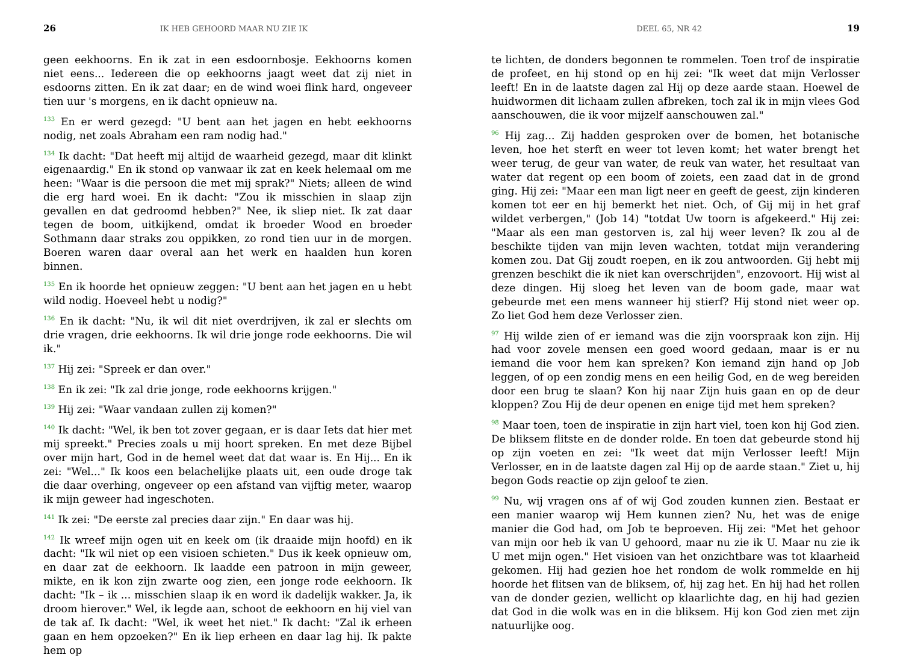26 IK HEB GEHOORD MAAR NU ZIE IK
geen eekhoorns. En ik zat in een esdoornbosje. Eekhoorns komen niet eens... Iedereen die op eekhoorns jaagt weet dat zij niet in esdoorns zitten. En ik zat daar; en de wind woei flink hard, ongeveer tien uur 's morgens, en ik dacht opnieuw na.
<sup>133</sup> En er werd gezegd: "U bent aan het jagen en hebt eekhoorns nodig, net zoals Abraham een ram nodig had."
<sup>134</sup> Ik dacht: "Dat heeft mij altijd de waarheid gezegd, maar dit klinkt eigenaardig." En ik stond op vanwaar ik zat en keek helemaal om me heen: "Waar is die persoon die met mij sprak?" Niets; alleen de wind die erg hard woei. En ik dacht: "Zou ik misschien in slaap zijn gevallen en dat gedroomd hebben?" Nee, ik sliep niet. Ik zat daar tegen de boom, uitkijkend, omdat ik broeder Wood en broeder Sothmann daar straks zou oppikken, zo rond tien uur in de morgen. Boeren waren daar overal aan het werk en haalden hun koren binnen.
<sup>135</sup> En ik hoorde het opnieuw zeggen: "U bent aan het jagen en u hebt wild nodig. Hoeveel hebt u nodig?"
<sup>136</sup> En ik dacht: "Nu, ik wil dit niet overdrijven, ik zal er slechts om drie vragen, drie eekhoorns. Ik wil drie jonge rode eekhoorns. Die wil ik."
<sup>137</sup> Hij zei: "Spreek er dan over."
<sup>138</sup> En ik zei: "Ik zal drie jonge, rode eekhoorns krijgen."
<sup>139</sup> Hij zei: "Waar vandaan zullen zij komen?"
<sup>140</sup> Ik dacht: "Wel, ik ben tot zover gegaan, er is daar Iets dat hier met mij spreekt." Precies zoals u mij hoort spreken. En met deze Bijbel over mijn hart, God in de hemel weet dat dat waar is. En Hij... En ik zei: "Wel..." Ik koos een belachelijke plaats uit, een oude droge tak die daar overhing, ongeveer op een afstand van vijftig meter, waarop ik mijn geweer had ingeschoten.
<sup>141</sup> Ik zei: "De eerste zal precies daar zijn." En daar was hij.
<sup>142</sup> Ik wreef mijn ogen uit en keek om (ik draaide mijn hoofd) en ik dacht: "Ik wil niet op een visioen schieten." Dus ik keek opnieuw om, en daar zat de eekhoorn. Ik laadde een patroon in mijn geweer, mikte, en ik kon zijn zwarte oog zien, een jonge rode eekhoorn. Ik dacht: "Ik – ik ... misschien slaap ik en word ik dadelijk wakker. Ja, ik droom hierover." Wel, ik legde aan, schoot de eekhoorn en hij viel van de tak af. Ik dacht: "Wel, ik weet het niet." Ik dacht: "Zal ik erheen gaan en hem opzoeken?" En ik liep erheen en daar lag hij. Ik pakte hem op
DEEL 65, NR 42 19
te lichten, de donders begonnen te rommelen. Toen trof de inspiratie de profeet, en hij stond op en hij zei: "Ik weet dat mijn Verlosser leeft! En in de laatste dagen zal Hij op deze aarde staan. Hoewel de huidwormen dit lichaam zullen afbreken, toch zal ik in mijn vlees God aanschouwen, die ik voor mijzelf aanschouwen zal."
<sup>96</sup> Hij zag... Zij hadden gesproken over de bomen, het botanische leven, hoe het sterft en weer tot leven komt; het water brengt het weer terug, de geur van water, de reuk van water, het resultaat van water dat regent op een boom of zoiets, een zaad dat in de grond ging. Hij zei: "Maar een man ligt neer en geeft de geest, zijn kinderen komen tot eer en hij bemerkt het niet. Och, of Gij mij in het graf wildet verbergen," (Job 14) "totdat Uw toorn is afgekeerd." Hij zei: "Maar als een man gestorven is, zal hij weer leven? Ik zou al de beschikte tijden van mijn leven wachten, totdat mijn verandering komen zou. Dat Gij zoudt roepen, en ik zou antwoorden. Gij hebt mij grenzen beschikt die ik niet kan overschrijden", enzovoort. Hij wist al deze dingen. Hij sloeg het leven van de boom gade, maar wat gebeurde met een mens wanneer hij stierf? Hij stond niet weer op. Zo liet God hem deze Verlosser zien.
<sup>97</sup> Hij wilde zien of er iemand was die zijn voorspraak kon zijn. Hij had voor zovele mensen een goed woord gedaan, maar is er nu iemand die voor hem kan spreken? Kon iemand zijn hand op Job leggen, of op een zondig mens en een heilig God, en de weg bereiden door een brug te slaan? Kon hij naar Zijn huis gaan en op de deur kloppen? Zou Hij de deur openen en enige tijd met hem spreken?
<sup>98</sup> Maar toen, toen de inspiratie in zijn hart viel, toen kon hij God zien. De bliksem flitste en de donder rolde. En toen dat gebeurde stond hij op zijn voeten en zei: "Ik weet dat mijn Verlosser leeft! Mijn Verlosser, en in de laatste dagen zal Hij op de aarde staan." Ziet u, hij begon Gods reactie op zijn geloof te zien.
<sup>99</sup> Nu, wij vragen ons af of wij God zouden kunnen zien. Bestaat er een manier waarop wij Hem kunnen zien? Nu, het was de enige manier die God had, om Job te beproeven. Hij zei: "Met het gehoor van mijn oor heb ik van U gehoord, maar nu zie ik U. Maar nu zie ik U met mijn ogen." Het visioen van het onzichtbare was tot klaarheid gekomen. Hij had gezien hoe het rondom de wolk rommelde en hij hoorde het flitsen van de bliksem, of, hij zag het. En hij had het rollen van de donder gezien, wellicht op klaarlichte dag, en hij had gezien dat God in die wolk was en in die bliksem. Hij kon God zien met zijn natuurlijke oog.